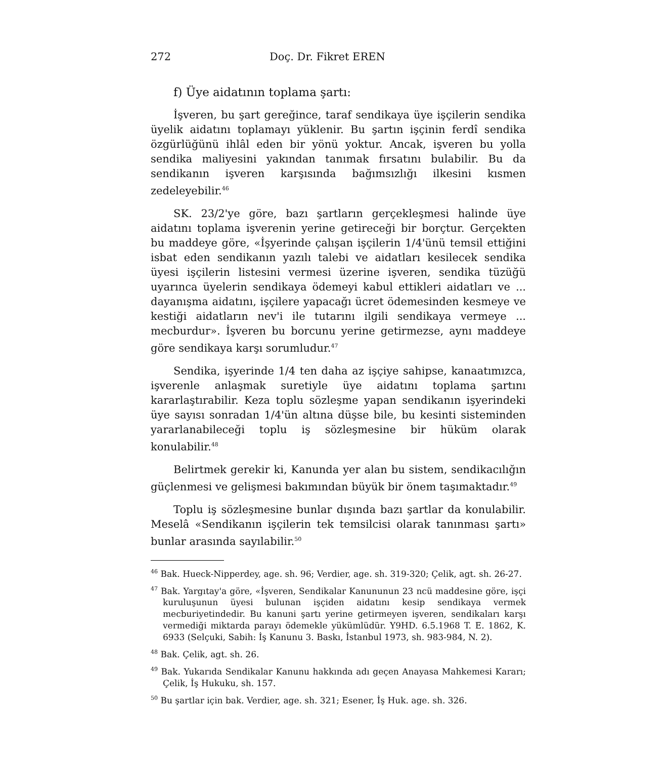272 Doç. Dr. Fikret EREN
f) Üye aidatının toplama şartı:
İşveren, bu şart gereğince, taraf sendikaya üye işçilerin sendika üyelik aidatını toplamayı yüklenir. Bu şartın işçinin ferdî sendika özgürlüğünü ihlâl eden bir yönü yoktur. Ancak, işveren bu yolla sendika maliyesini yakından tanımak fırsatını bulabilir. Bu da sendikanın işveren karşısında bağımsızlığı ilkesini kısmen zedeleyebilir.<sup>46</sup>
SK. 23/2'ye göre, bazı şartların gerçekleşmesi halinde üye aidatını toplama işverenin yerine getireceği bir borçtur. Gerçekten bu maddeye göre, «İşyerinde çalışan işçilerin 1/4'ünü temsil ettiğini isbat eden sendikanın yazılı talebi ve aidatları kesilecek sendika üyesi işçilerin listesini vermesi üzerine işveren, sendika tüzüğü uyarınca üyelerin sendikaya ödemeyi kabul ettikleri aidatları ve ... dayanışma aidatını, işçilere yapacağı ücret ödemesinden kesmeye ve kestiği aidatların nev'i ile tutarını ilgili sendikaya vermeye ... mecburdur». İşveren bu borcunu yerine getirmezse, aynı maddeye göre sendikaya karşı sorumludur.<sup>47</sup>
Sendika, işyerinde 1/4 ten daha az işçiye sahipse, kanaatımızca, işverenle anlaşmak suretiyle üye aidatını toplama şartını kararlaştırabilir. Keza toplu sözleşme yapan sendikanın işyerindeki üye sayısı sonradan 1/4'ün altına düşse bile, bu kesinti sisteminden yararlanabileceği toplu iş sözleşmesine bir hüküm olarak konulabilir.<sup>48</sup>
Belirtmek gerekir ki, Kanunda yer alan bu sistem, sendikacılığın güçlenmesi ve gelişmesi bakımından büyük bir önem taşımaktadır.<sup>49</sup>
Toplu iş sözleşmesine bunlar dışında bazı şartlar da konulabilir. Meselâ «Sendikanın işçilerin tek temsilcisi olarak tanınması şartı» bunlar arasında sayılabilir.<sup>50</sup>
<sup>46</sup> Bak. Hueck-Nipperdey, age. sh. 96; Verdier, age. sh. 319-320; Çelik, agt. sh. 26-27.
<sup>47</sup> Bak. Yargıtay'a göre, «İşveren, Sendikalar Kanununun 23 ncü maddesine göre, işçi kuruluşunun üyesi bulunan işçiden aidatını kesip sendikaya vermek mecburiyetindedir. Bu kanuni şartı yerine getirmeyen işveren, sendikaları karşı vermediği miktarda parayı ödemekle yükümlüdür. Y9HD. 6.5.1968 T. E. 1862, K. 6933 (Selçuki, Sabih: İş Kanunu 3. Baskı, İstanbul 1973, sh. 983-984, N. 2).
<sup>48</sup> Bak. Çelik, agt. sh. 26.
<sup>49</sup> Bak. Yukarıda Sendikalar Kanunu hakkında adı geçen Anayasa Mahkemesi Kararı; Çelik, İş Hukuku, sh. 157.
<sup>50</sup> Bu şartlar için bak. Verdier, age. sh. 321; Esener, İş Huk. age. sh. 326.